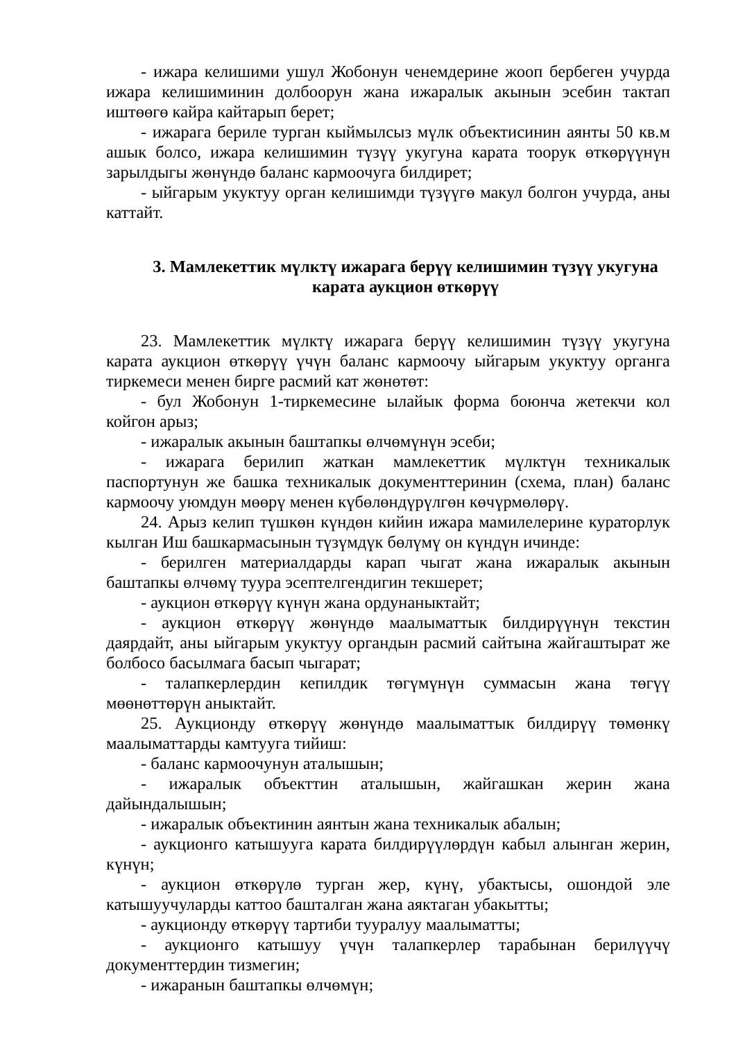- ижара келишими ушул Жобонун ченемдерине жооп бербеген учурда ижара келишиминин долбоорун жана ижаралык акынын эсебин тактап иштөөгө кайра кайтарып берет;
- ижарага бериле турган кыймылсыз мүлк объектисинин аянты 50 кв.м ашык болсо, ижара келишимин түзүү укугуна карата тоорук өткөрүүнүн зарылдыгы жөнүндө баланс кармоочуга билдирет;
- ыйгарым укуктуу орган келишимди түзүүгө макул болгон учурда, аны каттайт.
3. Мамлекеттик мүлктү ижарага берүү келишимин түзүү укугуна карата аукцион өткөрүү
23. Мамлекеттик мүлктү ижарага берүү келишимин түзүү укугуна карата аукцион өткөрүү үчүн баланс кармоочу ыйгарым укуктуу органга тиркемеси менен бирге расмий кат жөнөтөт:
- бул Жобонун 1-тиркемесине ылайык форма боюнча жетекчи кол койгон арыз;
- ижаралык акынын баштапкы өлчөмүнүн эсеби;
- ижарага берилип жаткан мамлекеттик мүлктүн техникалык паспортунун же башка техникалык документтеринин (схема, план) баланс кармоочу уюмдун мөөрү менен күбөлөндүрүлгөн көчүрмөлөрү.
24. Арыз келип түшкөн күндөн кийин ижара мамилелерине кураторлук кылган Иш башкармасынын түзүмдүк бөлүмү он күндүн ичинде:
- берилген материалдарды карап чыгат жана ижаралык акынын баштапкы өлчөмү туура эсептелгендигин текшерет;
- аукцион өткөрүү күнүн жана ордунаныктайт;
- аукцион өткөрүү жөнүндө маалыматтык билдирүүнүн текстин даярдайт, аны ыйгарым укуктуу органдын расмий сайтына жайгаштырат же болбосо басылмага басып чыгарат;
- талапкерлердин кепилдик төгүмүнүн суммасын жана төгүү мөөнөттөрүн аныктайт.
25. Аукционду өткөрүү жөнүндө маалыматтык билдирүү төмөнкү маалыматтарды камтууга тийиш:
- баланс кармоочунун аталышын;
- ижаралык объекттин аталышын, жайгашкан жерин жана дайындалышын;
- ижаралык объектинин аянтын жана техникалык абалын;
- аукционго катышууга карата билдирүүлөрдүн кабыл алынган жерин, күнүн;
- аукцион өткөрүлө турган жер, күнү, убактысы, ошондой эле катышуучуларды каттоо башталган жана аяктаган убакытты;
- аукционду өткөрүү тартиби тууралуу маалыматты;
- аукционго катышуу үчүн талапкерлер тарабынан берилүүчү документтердин тизмегин;
- ижаранын баштапкы өлчөмүн;